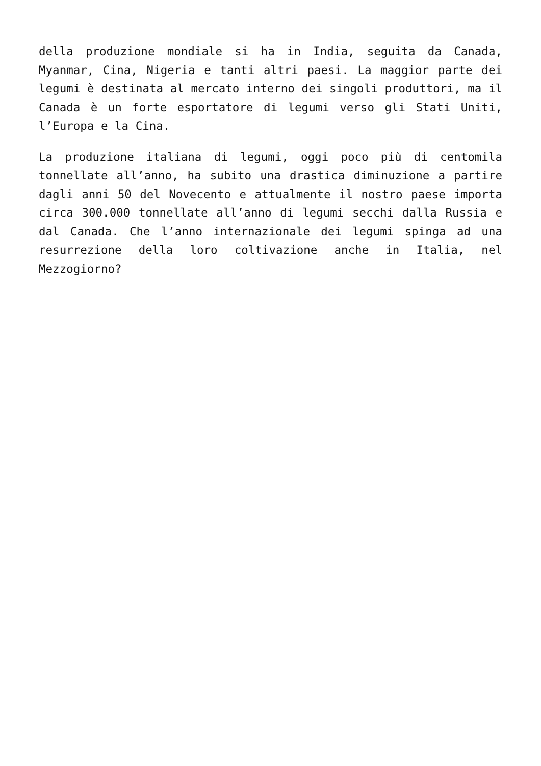della produzione mondiale si ha in India, seguita da Canada, Myanmar, Cina, Nigeria e tanti altri paesi. La maggior parte dei legumi è destinata al mercato interno dei singoli produttori, ma il Canada è un forte esportatore di legumi verso gli Stati Uniti, l’Europa e la Cina.
La produzione italiana di legumi, oggi poco più di centomila tonnellate all’anno, ha subito una drastica diminuzione a partire dagli anni 50 del Novecento e attualmente il nostro paese importa circa 300.000 tonnellate all’anno di legumi secchi dalla Russia e dal Canada. Che l’anno internazionale dei legumi spinga ad una resurrezione della loro coltivazione anche in Italia, nel Mezzogiorno?